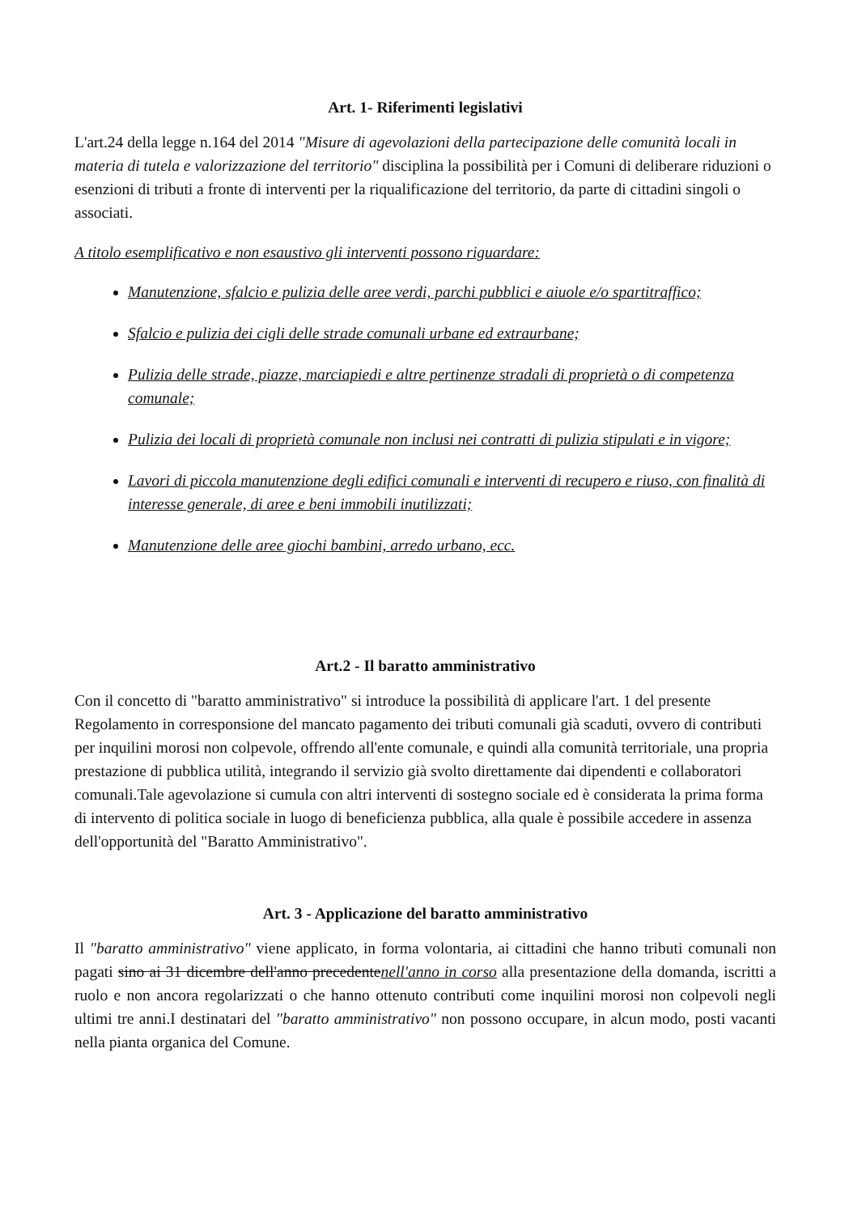Art. 1- Riferimenti legislativi
L'art.24 della legge n.164 del 2014 "Misure di agevolazioni della partecipazione delle comunità locali in materia di tutela e valorizzazione del territorio" disciplina la possibilità per i Comuni di deliberare riduzioni o esenzioni di tributi a fronte di interventi per la riqualificazione del territorio, da parte di cittadini singoli o associati.
A titolo esemplificativo e non esaustivo gli interventi possono riguardare:
Manutenzione, sfalcio e pulizia delle aree verdi, parchi pubblici e aiuole e/o spartitraffico;
Sfalcio e pulizia dei cigli delle strade comunali urbane ed extraurbane;
Pulizia delle strade, piazze, marciapiedi e altre pertinenze stradali di proprietà o di competenza comunale;
Pulizia dei locali di proprietà comunale non inclusi nei contratti di pulizia stipulati e in vigore;
Lavori di piccola manutenzione degli edifici comunali e interventi di recupero e riuso, con finalità di interesse generale, di aree e beni immobili inutilizzati;
Manutenzione delle aree giochi bambini, arredo urbano, ecc.
Art.2 - Il baratto amministrativo
Con il concetto di "baratto amministrativo" si introduce la possibilità di applicare l'art. 1 del presente Regolamento in corresponsione del mancato pagamento dei tributi comunali già scaduti, ovvero di contributi per inquilini morosi non colpevole, offrendo all'ente comunale, e quindi alla comunità territoriale, una propria prestazione di pubblica utilità, integrando il servizio già svolto direttamente dai dipendenti e collaboratori comunali.Tale agevolazione si cumula con altri interventi di sostegno sociale ed è considerata la prima forma di intervento di politica sociale in luogo di beneficienza pubblica, alla quale è possibile accedere in assenza dell'opportunità del "Baratto Amministrativo".
Art. 3 - Applicazione del baratto amministrativo
Il "baratto amministrativo" viene applicato, in forma volontaria, ai cittadini che hanno tributi comunali non pagati sino ai 31 dicembre dell'anno precedentenell'anno in corso alla presentazione della domanda, iscritti a ruolo e non ancora regolarizzati o che hanno ottenuto contributi come inquilini morosi non colpevoli negli ultimi tre anni.I destinatari del "baratto amministrativo" non possono occupare, in alcun modo, posti vacanti nella pianta organica del Comune.